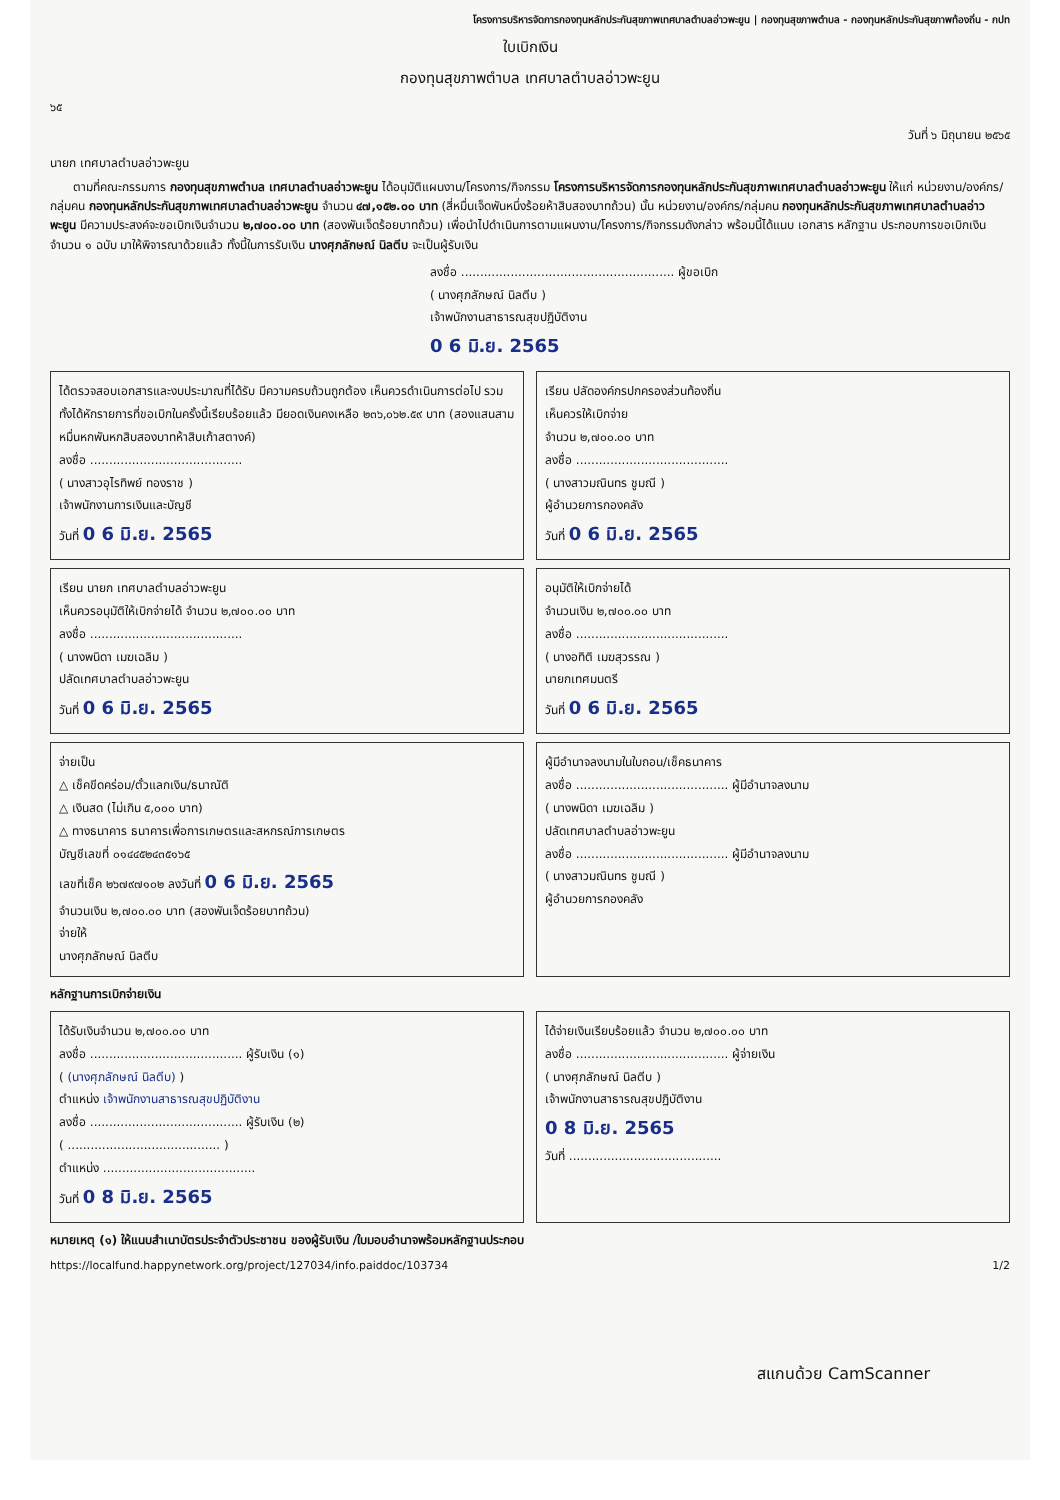โครงการบริหารจัดการกองทุนหลักประกันสุขภาพเทศบาลตำบลอ่าวพะยูน | กองทุนสุขภาพตำบล - กองทุนหลักประกันสุขภาพท้องถิ่น - กปท
ใบเบิกเงิน
กองทุนสุขภาพตำบล เทศบาลตำบลอ่าวพะยูน
๖๕
วันที่ ๖ มิถุนายน ๒๕๖๕
นายก เทศบาลตำบลอ่าวพะยูน
ตามที่คณะกรรมการ กองทุนสุขภาพตำบล เทศบาลตำบลอ่าวพะยูน ได้อนุมัติแผนงาน/โครงการ/กิจกรรม โครงการบริหารจัดการกองทุนหลักประกันสุขภาพเทศบาลตำบลอ่าวพะยูน ให้แก่ หน่วยงาน/องค์กร/กลุ่มคน กองทุนหลักประกันสุขภาพเทศบาลตำบลอ่าวพะยูน จำนวน ๔๗,๑๕๒.๐๐ บาท (สี่หมื่นเจ็ดพันหนึ่งร้อยห้าสิบสองบาทถ้วน) นั้น หน่วยงาน/องค์กร/กลุ่มคน กองทุนหลักประกันสุขภาพเทศบาลตำบลอ่าวพะยูน มีความประสงค์จะขอเบิกเงินจำนวน ๒,๗๐๐.๐๐ บาท (สองพันเจ็ดร้อยบาทถ้วน) เพื่อนำไปดำเนินการตามแผนงาน/โครงการ/กิจกรรมดังกล่าว พร้อมนี้ได้แนบ เอกสาร หลักฐาน ประกอบการขอเบิกเงิน จำนวน ๑ ฉบับ มาให้พิจารณาด้วยแล้ว ทั้งนี้ในการรับเงิน นางศุภลักษณ์ นิลตีบ จะเป็นผู้รับเงิน
ลงชื่อ ........................................................ ผู้ขอเบิก
( นางศุภลักษณ์ นิลตีบ )
เจ้าพนักงานสาธารณสุขปฏิบัติงาน
0 6 มิ.ย. 2565
ได้ตรวจสอบเอกสารและงบประมาณที่ได้รับ มีความครบถ้วนถูกต้อง เห็นควรดำเนินการต่อไป รวมทั้งได้หักรายการที่ขอเบิกในครั้งนี้เรียบร้อยแล้ว มียอดเงินคงเหลือ ๒๓๖,๐๖๒.๕๙ บาท (สองแสนสามหมื่นหกพันหกสิบสองบาทห้าสิบเก้าสตางค์)
ลงชื่อ ........................................
( นางสาวอุไรทิพย์ ทองราช )
เจ้าพนักงานการเงินและบัญชี
วันที่ 0 6 มิ.ย. 2565
เรียน ปลัดองค์กรปกครองส่วนท้องถิ่น
เห็นควรให้เบิกจ่าย
จำนวน ๒,๗๐๐.๐๐ บาท
ลงชื่อ ........................................
( นางสาวมณินทร ชูมณี )
ผู้อำนวยการกองคลัง
วันที่ 0 6 มิ.ย. 2565
เรียน นายก เทศบาลตำบลอ่าวพะยูน
เห็นควรอนุมัติให้เบิกจ่ายได้ จำนวน ๒,๗๐๐.๐๐ บาท
ลงชื่อ ........................................
( นางพนิดา เมฆเฉลิม )
ปลัดเทศบาลตำบลอ่าวพะยูน
วันที่ 0 6 มิ.ย. 2565
อนุมัติให้เบิกจ่ายได้
จำนวนเงิน ๒,๗๐๐.๐๐ บาท
ลงชื่อ ........................................
( นางอทิติ เมฆสุวรรณ )
นายกเทศมนตรี
วันที่ 0 6 มิ.ย. 2565
จ่ายเป็น
△ เช็คขีดคร่อม/ตั๋วแลกเงิน/ธนาณัติ
△ เงินสด (ไม่เกิน ๕,๐๐๐ บาท)
△ ทางธนาคาร ธนาคารเพื่อการเกษตรและสหกรณ์การเกษตร
บัญชีเลขที่ ๐๑๔๔๕๒๔๓๕๑๖๕
เลขที่เช็ค ๒๖๗๙๗๑๐๒ ลงวันที่ 0 6 มิ.ย. 2565
จำนวนเงิน ๒,๗๐๐.๐๐ บาท (สองพันเจ็ดร้อยบาทถ้วน)
จ่ายให้
นางศุภลักษณ์ นิลตีบ
ผู้มีอำนาจลงนามในใบถอน/เช็คธนาคาร
ลงชื่อ ........................................ ผู้มีอำนาจลงนาม
( นางพนิดา เมฆเฉลิม )
ปลัดเทศบาลตำบลอ่าวพะยูน
ลงชื่อ ........................................ ผู้มีอำนาจลงนาม
( นางสาวมณินทร ชูมณี )
ผู้อำนวยการกองคลัง
หลักฐานการเบิกจ่ายเงิน
ได้รับเงินจำนวน ๒,๗๐๐.๐๐ บาท
ลงชื่อ ........................................ ผู้รับเงิน (๑)
( (นางศุภลักษณ์ นิลตีบ) )
ตำแหน่ง เจ้าพนักงานสาธารณสุขปฏิบัติงาน
ลงชื่อ ........................................ ผู้รับเงิน (๒)
( ........................................ )
ตำแหน่ง ........................................
วันที่ 0 8 มิ.ย. 2565
ได้จ่ายเงินเรียบร้อยแล้ว จำนวน ๒,๗๐๐.๐๐ บาท
ลงชื่อ ........................................ ผู้จ่ายเงิน
( นางศุภลักษณ์ นิลตีบ )
เจ้าพนักงานสาธารณสุขปฏิบัติงาน
0 8 มิ.ย. 2565
วันที่ ........................................
หมายเหตุ (๑) ให้แนบสำเนาบัตรประจำตัวประชาชน ของผู้รับเงิน /ใบมอบอำนาจพร้อมหลักฐานประกอบ
https://localfund.happynetwork.org/project/127034/info.paiddoc/103734 1/2
สแกนด้วย CamScanner